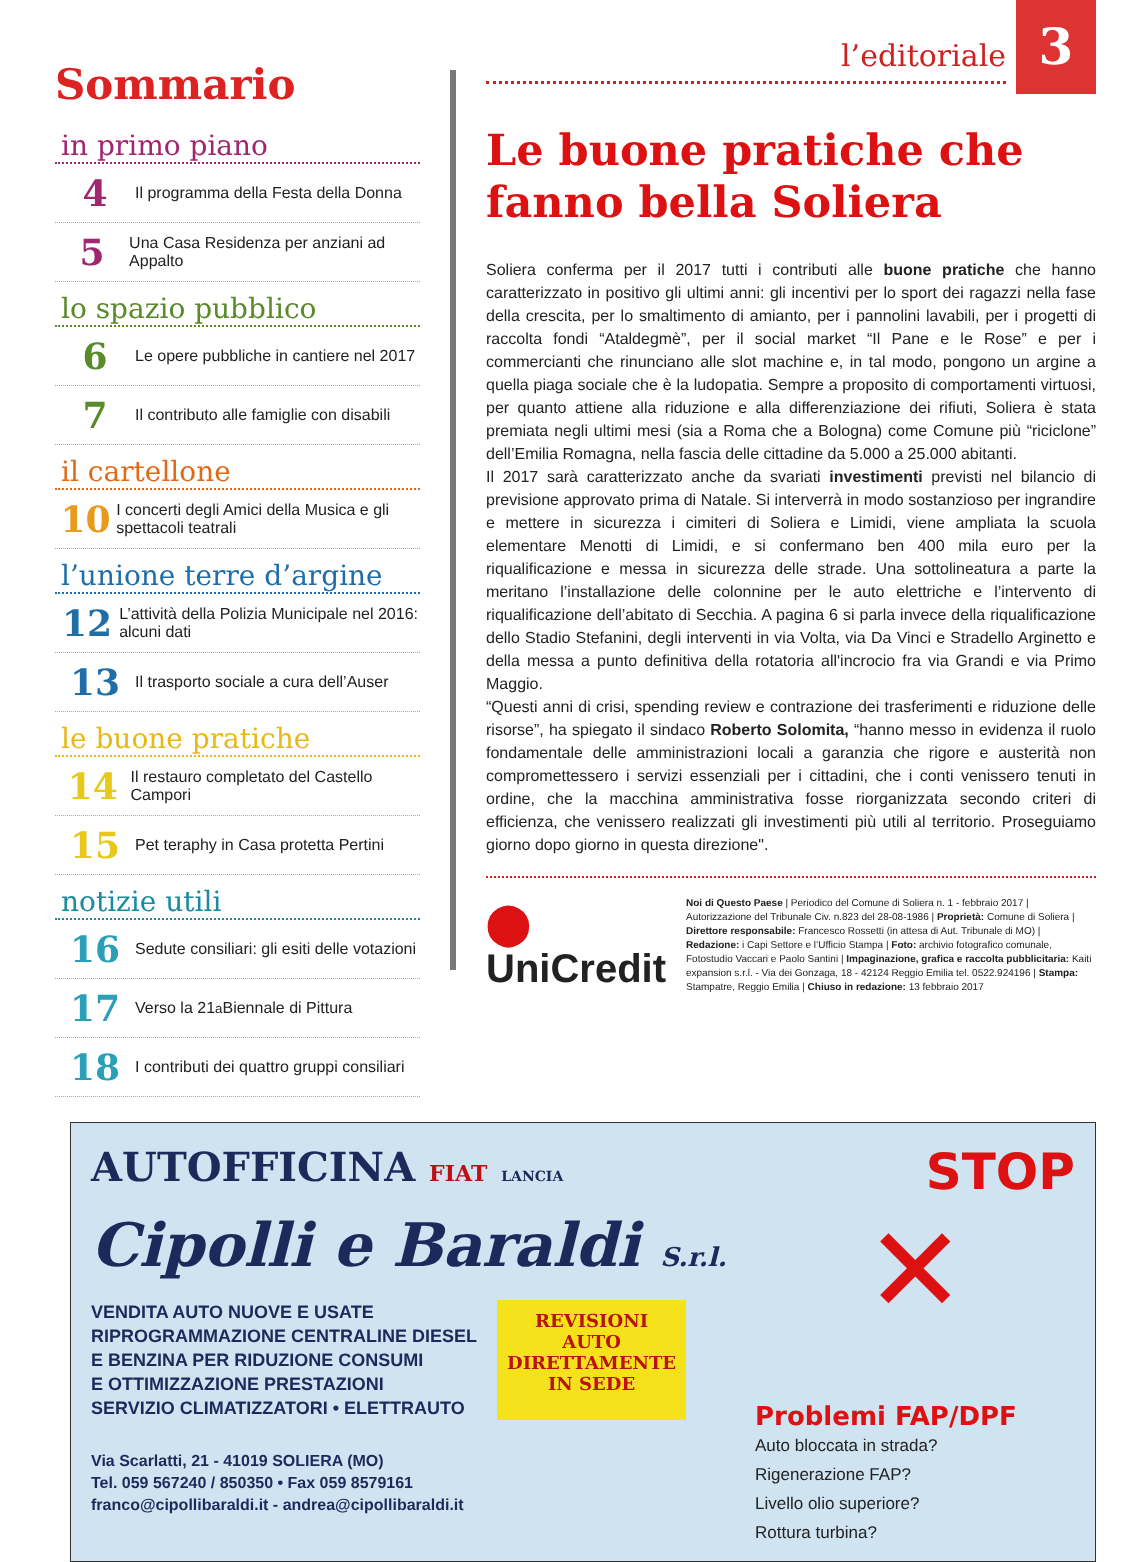3
Sommario
in primo piano
4 Il programma della Festa della Donna
5 Una Casa Residenza per anziani ad Appalto
lo spazio pubblico
6 Le opere pubbliche in cantiere nel 2017
7 Il contributo alle famiglie con disabili
il cartellone
10 I concerti degli Amici della Musica e gli spettacoli teatrali
l’unione terre d’argine
12 L’attività della Polizia Municipale nel 2016: alcuni dati
13 Il trasporto sociale a cura dell’Auser
le buone pratiche
14 Il restauro completato del Castello Campori
15 Pet teraphy in Casa protetta Pertini
notizie utili
16 Sedute consiliari: gli esiti delle votazioni
17 Verso la 21<sup>a</sup> Biennale di Pittura
18 I contributi dei quattro gruppi consiliari
l’editoriale
Le buone pratiche che fanno bella Soliera
Soliera conferma per il 2017 tutti i contributi alle buone pratiche che hanno caratterizzato in positivo gli ultimi anni: gli incentivi per lo sport dei ragazzi nella fase della crescita, per lo smaltimento di amianto, per i pannolini lavabili, per i progetti di raccolta fondi “Ataldegmè”, per il social market “Il Pane e le Rose” e per i commercianti che rinunciano alle slot machine e, in tal modo, pongono un argine a quella piaga sociale che è la ludopatia. Sempre a proposito di comportamenti virtuosi, per quanto attiene alla riduzione e alla differenziazione dei rifiuti, Soliera è stata premiata negli ultimi mesi (sia a Roma che a Bologna) come Comune più “riciclone” dell’Emilia Romagna, nella fascia delle cittadine da 5.000 a 25.000 abitanti.
Il 2017 sarà caratterizzato anche da svariati investimenti previsti nel bilancio di previsione approvato prima di Natale. Si interverrà in modo sostanzioso per ingrandire e mettere in sicurezza i cimiteri di Soliera e Limidi, viene ampliata la scuola elementare Menotti di Limidi, e si confermano ben 400 mila euro per la riqualificazione e messa in sicurezza delle strade. Una sottolineatura a parte la meritano l’installazione delle colonnine per le auto elettriche e l’intervento di riqualificazione dell’abitato di Secchia. A pagina 6 si parla invece della riqualificazione dello Stadio Stefanini, degli interventi in via Volta, via Da Vinci e Stradello Arginetto e della messa a punto definitiva della rotatoria all'incrocio fra via Grandi e via Primo Maggio.
“Questi anni di crisi, spending review e contrazione dei trasferimenti e riduzione delle risorse”, ha spiegato il sindaco Roberto Solomita, “hanno messo in evidenza il ruolo fondamentale delle amministrazioni locali a garanzia che rigore e austerità non compromettessero i servizi essenziali per i cittadini, che i conti venissero tenuti in ordine, che la macchina amministrativa fosse riorganizzata secondo criteri di efficienza, che venissero realizzati gli investimenti più utili al territorio. Proseguiamo giorno dopo giorno in questa direzione".
⬤ UniCredit
Noi di Questo Paese | Periodico del Comune di Soliera n. 1 - febbraio 2017 | Autorizzazione del Tribunale Civ. n.823 del 28-08-1986 | Proprietà: Comune di Soliera | Direttore responsabile: Francesco Rossetti (in attesa di Aut. Tribunale di MO) | Redazione: i Capi Settore e l’Ufficio Stampa | Foto: archivio fotografico comunale, Fotostudio Vaccari e Paolo Santini | Impaginazione, grafica e raccolta pubblicitaria: Kaiti expansion s.r.l. - Via dei Gonzaga, 18 - 42124 Reggio Emilia tel. 0522.924196 | Stampa: Stampatre, Reggio Emilia | Chiuso in redazione: 13 febbraio 2017
AUTOFFICINA FIAT LANCIA
Cipolli e Baraldi S.r.l.
VENDITA AUTO NUOVE E USATE
RIPROGRAMMAZIONE CENTRALINE DIESEL
E BENZINA PER RIDUZIONE CONSUMI
E OTTIMIZZAZIONE PRESTAZIONI
SERVIZIO CLIMATIZZATORI • ELETTRAUTO
REVISIONI
AUTO
DIRETTAMENTE
IN SEDE
Via Scarlatti, 21 - 41019 SOLIERA (MO)
Tel. 059 567240 / 850350 • Fax 059 8579161
franco@cipollibaraldi.it - andrea@cipollibaraldi.it
STOP
✕
Problemi FAP/DPF
Auto bloccata in strada?
Rigenerazione FAP?
Livello olio superiore?
Rottura turbina?